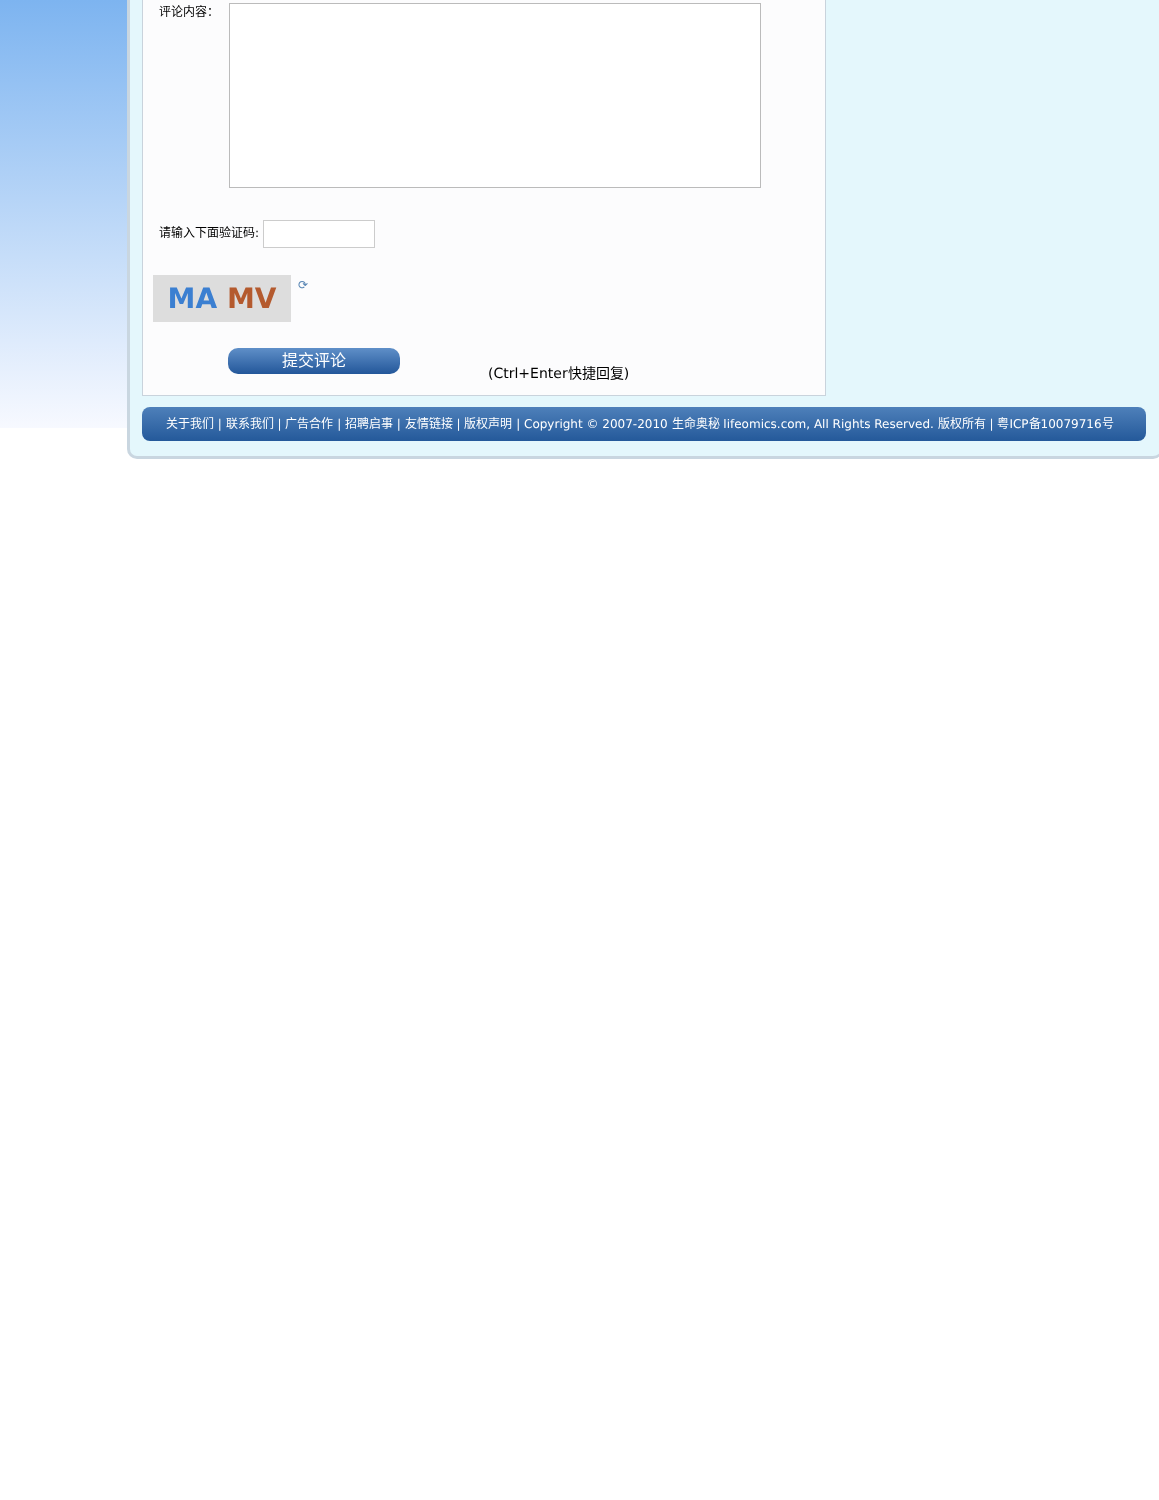评论内容：
请输入下面验证码:
MA MV ⟳
提交评论
(Ctrl+Enter快捷回复)
关于我们 | 联系我们 | 广告合作 | 招聘启事 | 友情链接 | 版权声明 | Copyright © 2007-2010 生命奥秘 lifeomics.com, All Rights Reserved. 版权所有 | 粤ICP备10079716号